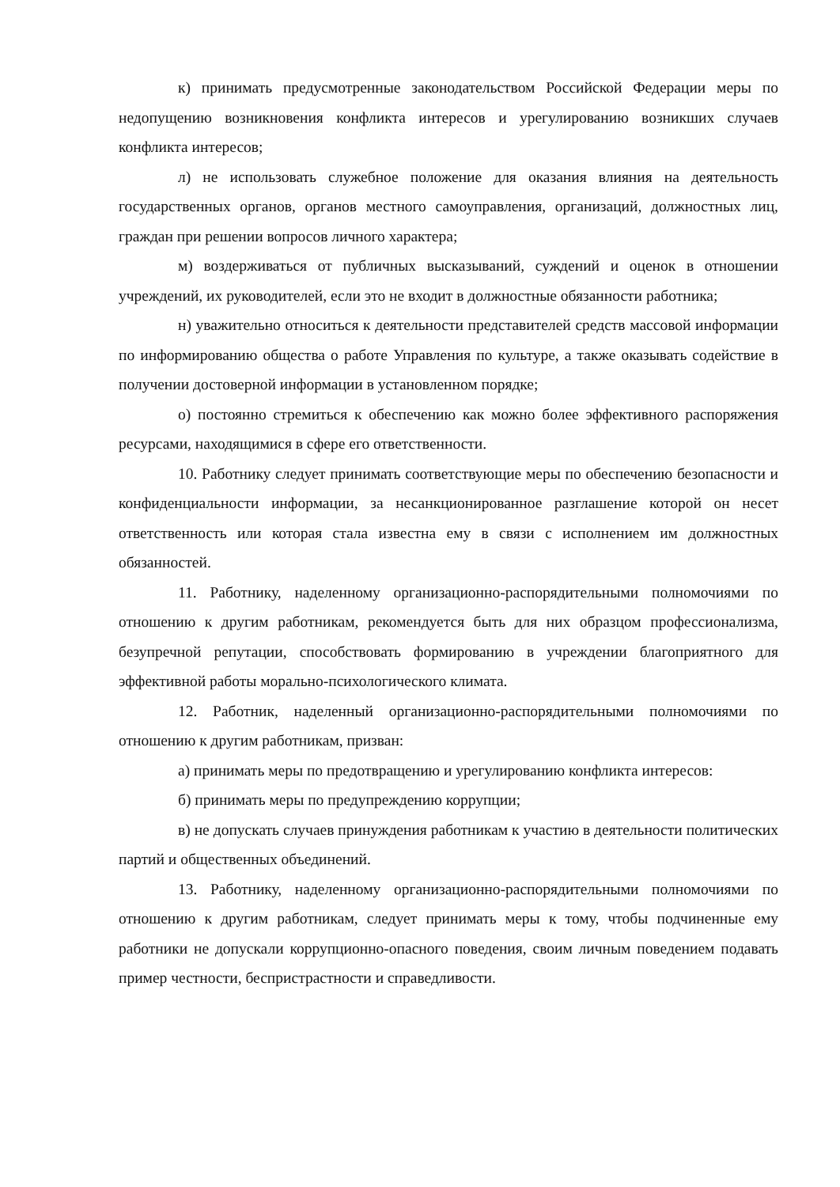к) принимать предусмотренные законодательством Российской Федерации меры по недопущению возникновения конфликта интересов и урегулированию возникших случаев конфликта интересов;
л) не использовать служебное положение для оказания влияния на деятельность государственных органов, органов местного самоуправления, организаций, должностных лиц, граждан при решении вопросов личного характера;
м) воздерживаться от публичных высказываний, суждений и оценок в отношении учреждений, их руководителей, если это не входит в должностные обязанности работника;
н) уважительно относиться к деятельности представителей средств массовой информации по информированию общества о работе Управления по культуре, а также оказывать содействие в получении достоверной информации в установленном порядке;
о) постоянно стремиться к обеспечению как можно более эффективного распоряжения ресурсами, находящимися в сфере его ответственности.
10. Работнику следует принимать соответствующие меры по обеспечению безопасности и конфиденциальности информации, за несанкционированное разглашение которой он несет ответственность или которая стала известна ему в связи с исполнением им должностных обязанностей.
11. Работнику, наделенному организационно-распорядительными полномочиями по отношению к другим работникам, рекомендуется быть для них образцом профессионализма, безупречной репутации, способствовать формированию в учреждении благоприятного для эффективной работы морально-психологического климата.
12. Работник, наделенный организационно-распорядительными полномочиями по отношению к другим работникам, призван:
а) принимать меры по предотвращению и урегулированию конфликта интересов:
б) принимать меры по предупреждению коррупции;
в) не допускать случаев принуждения работникам к участию в деятельности политических партий и общественных объединений.
13. Работнику, наделенному организационно-распорядительными полномочиями по отношению к другим работникам, следует принимать меры к тому, чтобы подчиненные ему работники не допускали коррупционно-опасного поведения, своим личным поведением подавать пример честности, беспристрастности и справедливости.